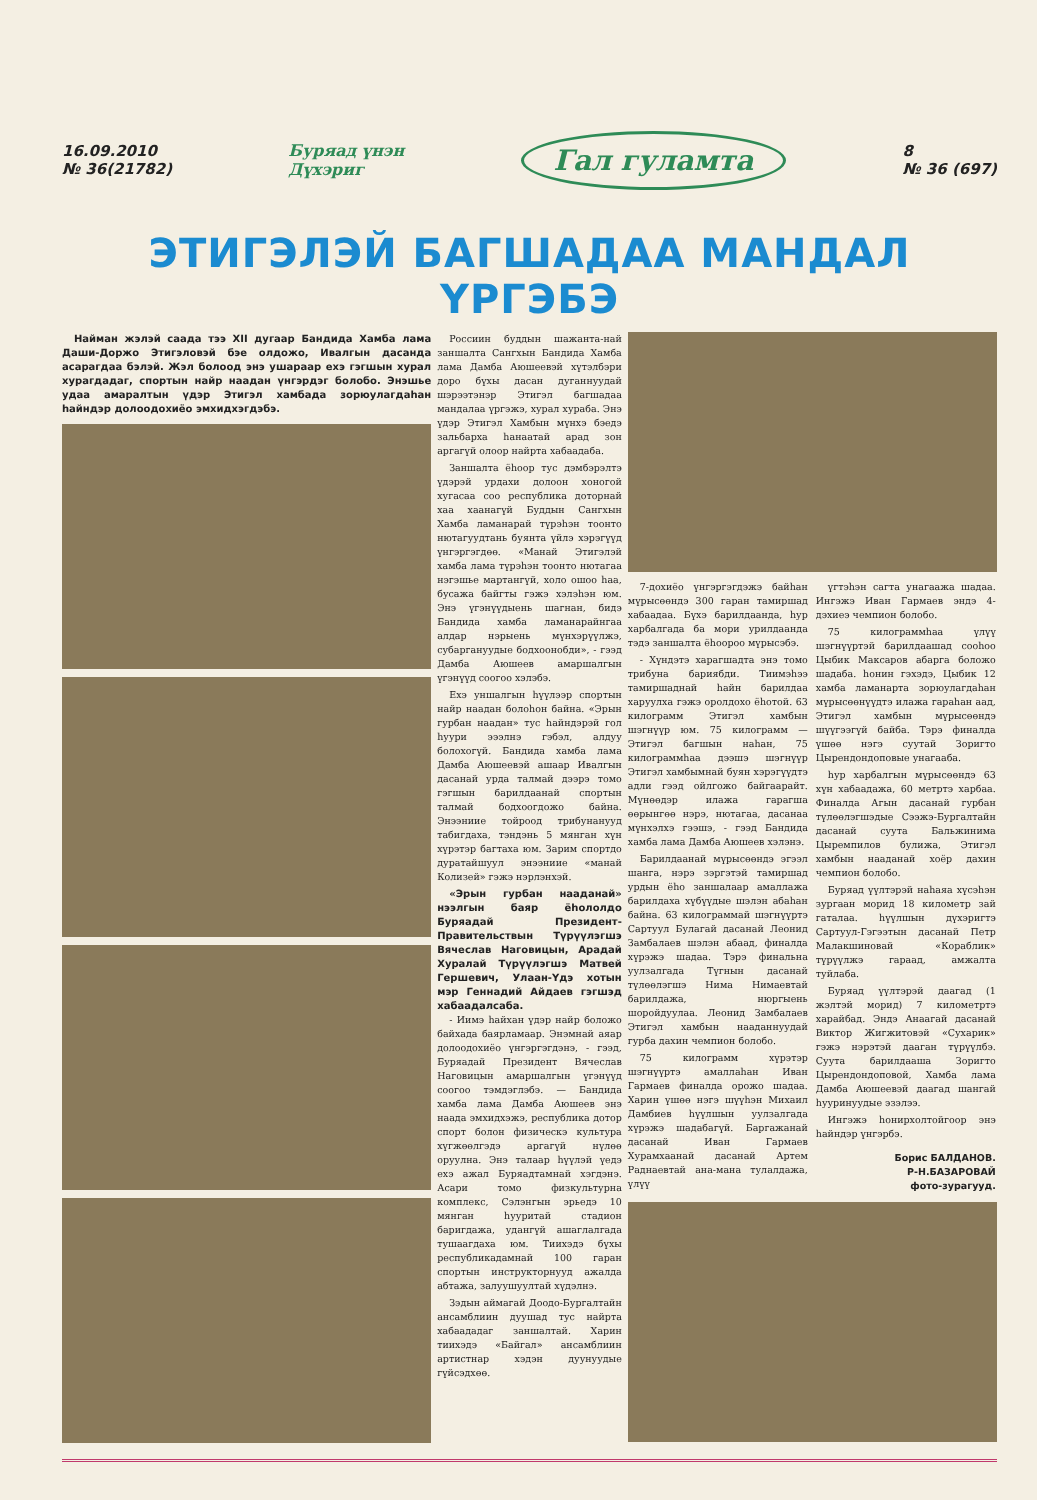16.09.2010
№ 36(21782)
Буряад үнэн
Дүхэриг
Гал гуламта
8
№ 36 (697)
ЭТИГЭЛЭЙ БАГШАДАА МАНДАЛ ҮРГЭБЭ
Найман жэлэй саада тээ XII дугаар Бандида Хамба лама Даши-Доржо Этигэловэй бэе олдожо, Ивалгын дасанда асарагдаа бэлэй. Жэл болоод энэ ушараар ехэ гэгшын хурал хурагдадаг, спортын найр наадан үнгэрдэг болобо. Энэшье удаа амаралтын үдэр Этигэл хамбада зорюулагдаhан hайндэр долоодохиёо эмхидхэгдэбэ.
Россиин буддын шажанта-най заншалта Сангхын Бандида Хамба лама Дамба Аюшеевэй хүтэлбэри доро бүхы дасан дуганнуудай шэрээтэнэр Этигэл багшадаа мандалаа үргэжэ, хурал хураба. Энэ үдэр Этигэл Хамбын мүнхэ бэедэ зальбарха hанаатай арад зон аргагүй олоор найрта хабаадаба.
Заншалта ёhoор тус дэмбэрэлтэ үдэрэй урдахи долоон хоногой хугасаа соо республика доторнай хаа хаанагүй Буддын Сангхын Хамба ламанарай түрэhэн тоонто нютагуудтань буянта үйлэ хэрэгүүд үнгэргэгдөө. «Манай Этигэлэй хамба лама түрэhэн тоонто нютагаа нэгэшье мартангүй, холо ошоо hаа, бусажа байгты гэжэ хэлэhэн юм. Энэ үгэнүүдыень шагнан, бидэ Бандида хамба ламанарайнгаа алдар нэрыень мүнхэрүүлжэ, субаргануудые бодхоонобди», - гээд Дамба Аюшеев амаршалгын үгэнүүд соогоо хэлэбэ.
Ехэ уншалгын hүүлээр спортын найр наадан болоhон байна. «Эрын гурбан наадан» тус hайндэрэй гол hуури эээлнэ гэбэл, алдуу болохогүй. Бандида хамба лама Дамба Аюшеевэй ашаар Ивалгын дасанай урда талмай дээрэ томо гэгшын барилдаанай спортын талмай бодхоогдожо байна. Энээниие тойроод трибунанууд табигдаха, тэндэнь 5 мянган хүн хүрэтэр багтаха юм. Зарим спортдо дуратайшуул энээниие «манай Колизей» гэжэ нэрлэнхэй.
«Эрын гурбан нааданай» нээлгын баяр ёhололдо Буряадай Президент-Правительствын Түрүүлэгшэ Вячеслав Наговицын, Арадай Хуралай Түрүүлэгшэ Матвей Гершевич, Улаан-Үдэ хотын мэр Геннадий Айдаев гэгшэд хабаадалсаба.
- Иимэ hайхан үдэр найр боложо байхада баярламаар. Энэмнай аяар долоодохиёо үнгэргэгдэнэ, - гээд, Буряадай Президент Вячеслав Наговицын амаршалгын үгэнүүд соогоо тэмдэглэбэ. — Бандида хамба лама Дамба Аюшеев энэ наада эмхидхэжэ, республика дотор спорт болон физическэ культура хүгжөөлгэдэ аргагүй нүлөө оруулна. Энэ талаар hүүлэй үедэ ехэ ажал Буряадтамнай хэгдэнэ. Асари томо физкультурна комплекс, Сэлэнгын эрьедэ 10 мянган hууритай стадион баригдажа, удангүй ашаглалгада тушаагдаха юм. Тиихэдэ бүхы республикадамнай 100 гаран спортын инструкторнууд ажалда абтажа, залуушуултай хүдэлнэ.
Зэдын аймагай Доодо-Бургалтайн ансамблиин дуушад тус найрта хабаададаг заншалтай. Харин тиихэдэ «Байгал» ансамблиин артистнар хэдэн дуунуудые гүйсэдхөө.
7-дохиёо үнгэргэгдэжэ байhан мүрысөөндэ 300 гаран тамиршад хабаадаа. Бүхэ барилдаанда, hур харбалгада ба мори урилдаанда тэдэ заншалта ёhooроо мүрысэбэ.
- Хүндэтэ харагшадта энэ томо трибуна бариябди. Тиимэhээ тамиршаднай hайн барилдаа харуулха гэжэ оролдохо ёhотой. 63 килограмм Этигэл хамбын шэгнүүр юм. 75 килограмм — Этигэл багшын наhан, 75 килограммhaа дээшэ шэгнүүр Этигэл хамбымнай буян хэрэгүүдтэ адли гээд ойлгожо байгаарайт. Мүнөөдэр илажа гарагша өөрынгөө нэрэ, нютагаа, дасанаа мүнхэлхэ гээшэ, - гээд Бандида хамба лама Дамба Аюшеев хэлэнэ.
Барилдаанай мүрысөөндэ эгээл шанга, нэрэ зэргэтэй тамиршад урдын ёho заншалаар амаллажа барилдаха хүбүүдые шэлэн абаhан байна. 63 килограммай шэгнүүртэ Сартуул Булагай дасанай Леонид Замбалаев шэлэн абаад, финалда хүрэжэ шадаа. Тэрэ финальна уулзалгада Түгнын дасанай түлөөлэгшэ Нима Нимаевтай барилдажа, нюргыень шоройдуулаа. Леонид Замбалаев Этигэл хамбын нааданнуудай гурба дахин чемпион болобо.
75 килограмм хүрэтэр шэгнүүртэ амаллаhан Иван Гармаев финалда орожо шадаа. Харин үшөө нэгэ шүүhэн Михаил Дамбиев hүүлшын уулзалгада хүрэжэ шадабагүй. Баргажанай дасанай Иван Гармаев Хурамхаанай дасанай Артем Раднаевтай ана-мана тулалдажа, үлүү
үгтэhэн сагта унагаажа шадаа. Ингэжэ Иван Гармаев эндэ 4-дэхиеэ чемпион болобо.
75 килограммhaа үлүү шэгнүүртэй барилдаашад coohoo Цыбик Максаров абарга боложо шадаба. hонин гэхэдэ, Цыбик 12 хамба ламанарта зорюулагдаhан мүрысөөнүүдтэ илажа гараhан аад, Этигэл хамбын мүрысөөндэ шүүгээгүй байба. Тэрэ финалда үшөө нэгэ суутай Зоригто Цырендондоповые унагааба.
hур харбалгын мүрысөөндэ 63 хүн хабаадажа, 60 метртэ харбаа. Финалда Агын дасанай гурбан түлөөлэгшэдые Сээжэ-Бургалтайн дасанай суута Бальжинима Цыремпилов булижа, Этигэл хамбын нааданай хоёр дахин чемпион болобо.
Буряад үүлтэрэй наhаяа хүсэhэн зургаан морид 18 километр зай гаталаа. hүүлшын дүхэригтэ Сартуул-Гэгээтын дасанай Петр Малакшиновай «Кораблик» түрүүлжэ гараад, амжалта туйлаба.
Буряад үүлтэрэй даагад (1 жэлтэй морид) 7 километртэ харайбад. Эндэ Анаагай дасанай Виктор Жигжитовэй «Сухарик» гэжэ нэрэтэй дааган түрүүлбэ. Суута барилдааша Зоригто Цырендондоповой, Хамба лама Дамба Аюшеевэй даагад шангай hууринуудые эзэлээ.
Ингэжэ hонирхолтойгоор энэ hайндэр үнгэрбэ.
Борис БАЛДАНОВ.
Р-Н.БАЗАРОВАЙ
фото-зурагууд.